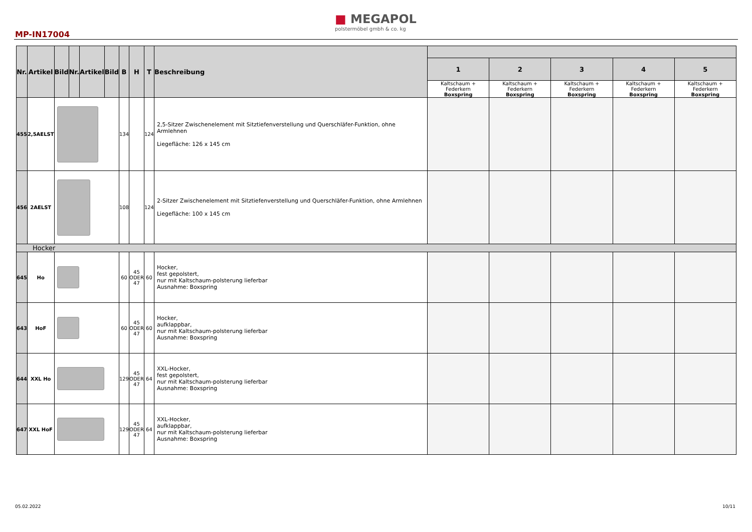■ MEGAPOL
polstermöbel gmbh & co. kg
MP-IN17004
| Nr. | Artikel | Bild | Nr. | Artikel | Bild | B | H | T | Beschreibung | | | | | |
| --- | --- | --- | --- | --- | --- | --- | --- | --- | --- | --- | --- | --- | --- | --- |
| | | | | | | | | | | 1 | 2 | 3 | 4 | 5 |
| | | | | | | | | | | Kaltschaum + Federkern Boxspring | Kaltschaum + Federkern Boxspring | Kaltschaum + Federkern Boxspring | Kaltschaum + Federkern Boxspring | Kaltschaum + Federkern Boxspring |
| 455 | 2,5AELST | | | | | 134 | | 124 | 2,5-Sitzer Zwischenelement mit Sitztiefenverstellung und Querschläfer-Funktion, ohne Armlehnen Liegefläche: 126 x 145 cm | | | | | |
| 456 | 2AELST | | | | | 108 | | 124 | 2-Sitzer Zwischenelement mit Sitztiefenverstellung und Querschläfer-Funktion, ohne Armlehnen Liegefläche: 100 x 145 cm | | | | | |
| Hocker | | | | | | | | | | | | | | |
| 645 | Ho | | | | | 60 | 45 ODER 47 | 60 | Hocker, fest gepolstert, nur mit Kaltschaum-polsterung lieferbar Ausnahme: Boxspring | | | | | |
| 643 | HoF | | | | | 60 | 45 ODER 47 | 60 | Hocker, aufklappbar, nur mit Kaltschaum-polsterung lieferbar Ausnahme: Boxspring | | | | | |
| 644 | XXL Ho | | | | | 129 | 45 ODER 47 | 64 | XXL-Hocker, fest gepolstert, nur mit Kaltschaum-polsterung lieferbar Ausnahme: Boxspring | | | | | |
| 647 | XXL HoF | | | | | 129 | 45 ODER 47 | 64 | XXL-Hocker, aufklappbar, nur mit Kaltschaum-polsterung lieferbar Ausnahme: Boxspring | | | | | |
05.02.2022 10/11